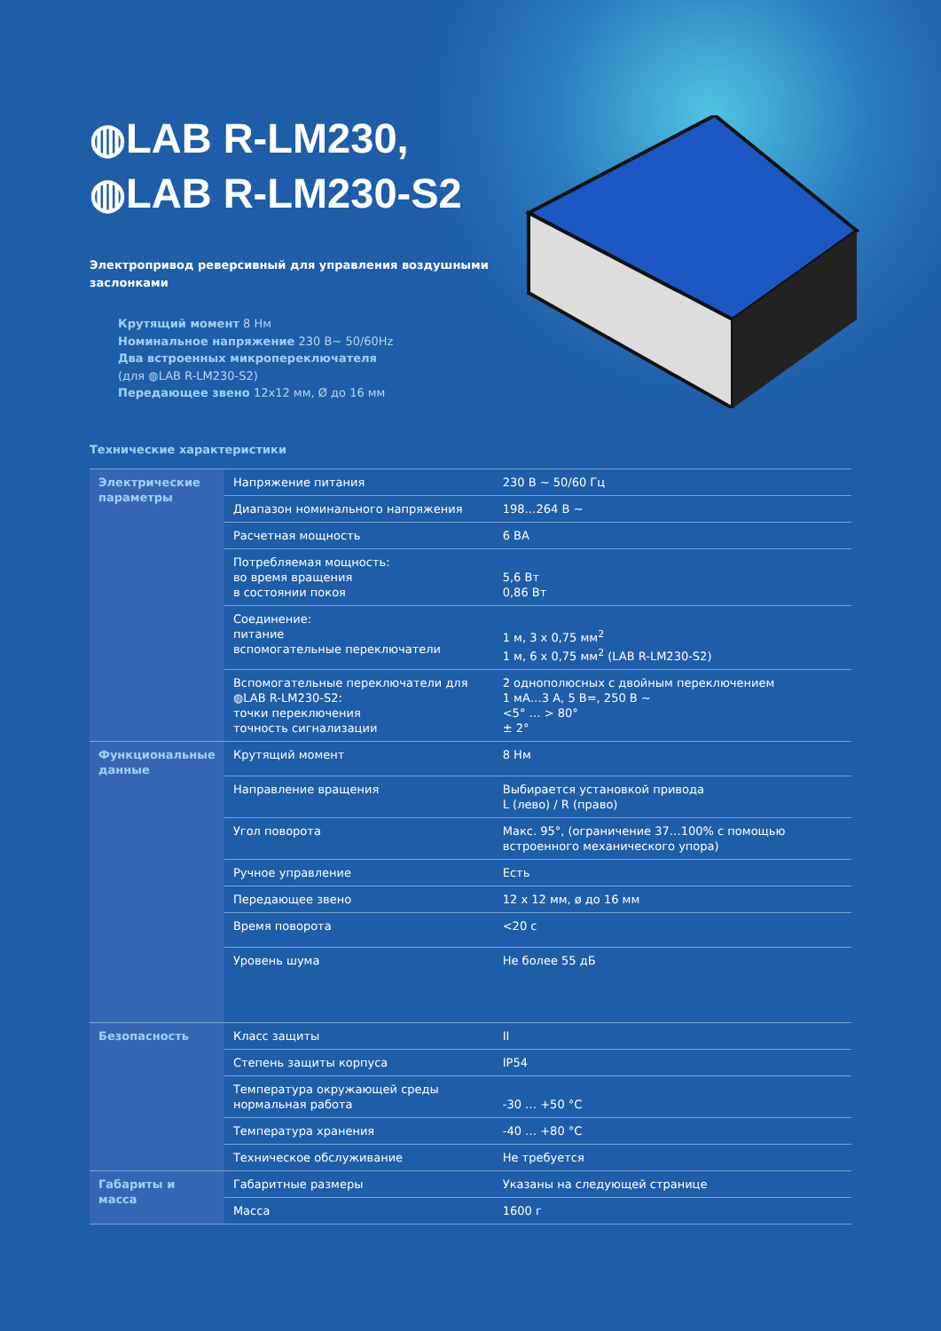◍LAB R-LM230,
◍LAB R-LM230-S2
Электропривод реверсивный для управления воздушными заслонками
Крутящий момент 8 Нм
Номинальное напряжение 230 В~ 50/60Hz
Два встроенных микропереключателя
(для ◍LAB R-LM230-S2)
Передающее звено 12х12 мм, Ø до 16 мм
Технические характеристики
| Электрические параметры | Напряжение питания | 230 В ~ 50/60 Гц |
| | Диапазон номинального напряжения | 198…264 В ~ |
| | Расчетная мощность | 6 ВА |
| | Потребляемая мощность: во время вращения в состоянии покоя | 5,6 Вт 0,86 Вт |
| | Соединение: питание вспомогательные переключатели | 1 м, 3 х 0,75 мм<sup>2</sup> 1 м, 6 х 0,75 мм<sup>2</sup> (LAB R-LM230-S2) |
| | Вспомогательные переключатели для ◍LAB R-LM230-S2: точки переключения точность сигнализации | 2 однополюсных с двойным переключением 1 мА…3 А, 5 В=, 250 В ~ <5° … > 80° ± 2° |
| Функциональные данные | Крутящий момент | 8 Нм |
| | Направление вращения | Выбирается установкой привода L (лево) / R (право) |
| | Угол поворота | Макс. 95°, (ограничение 37…100% с помощью встроенного механического упора) |
| | Ручное управление | Есть |
| | Передающее звено | 12 х 12 мм, ø до 16 мм |
| | Время поворота | <20 с |
| | Уровень шума | Не более 55 дБ |
| Безопасность | Класс защиты | II |
| | Степень защиты корпуса | IP54 |
| | Температура окружающей среды нормальная работа | -30 … +50 °C |
| | Температура хранения | -40 … +80 °C |
| | Техническое обслуживание | Не требуется |
| Габариты и масса | Габаритные размеры | Указаны на следующей странице |
| | Масса | 1600 г |